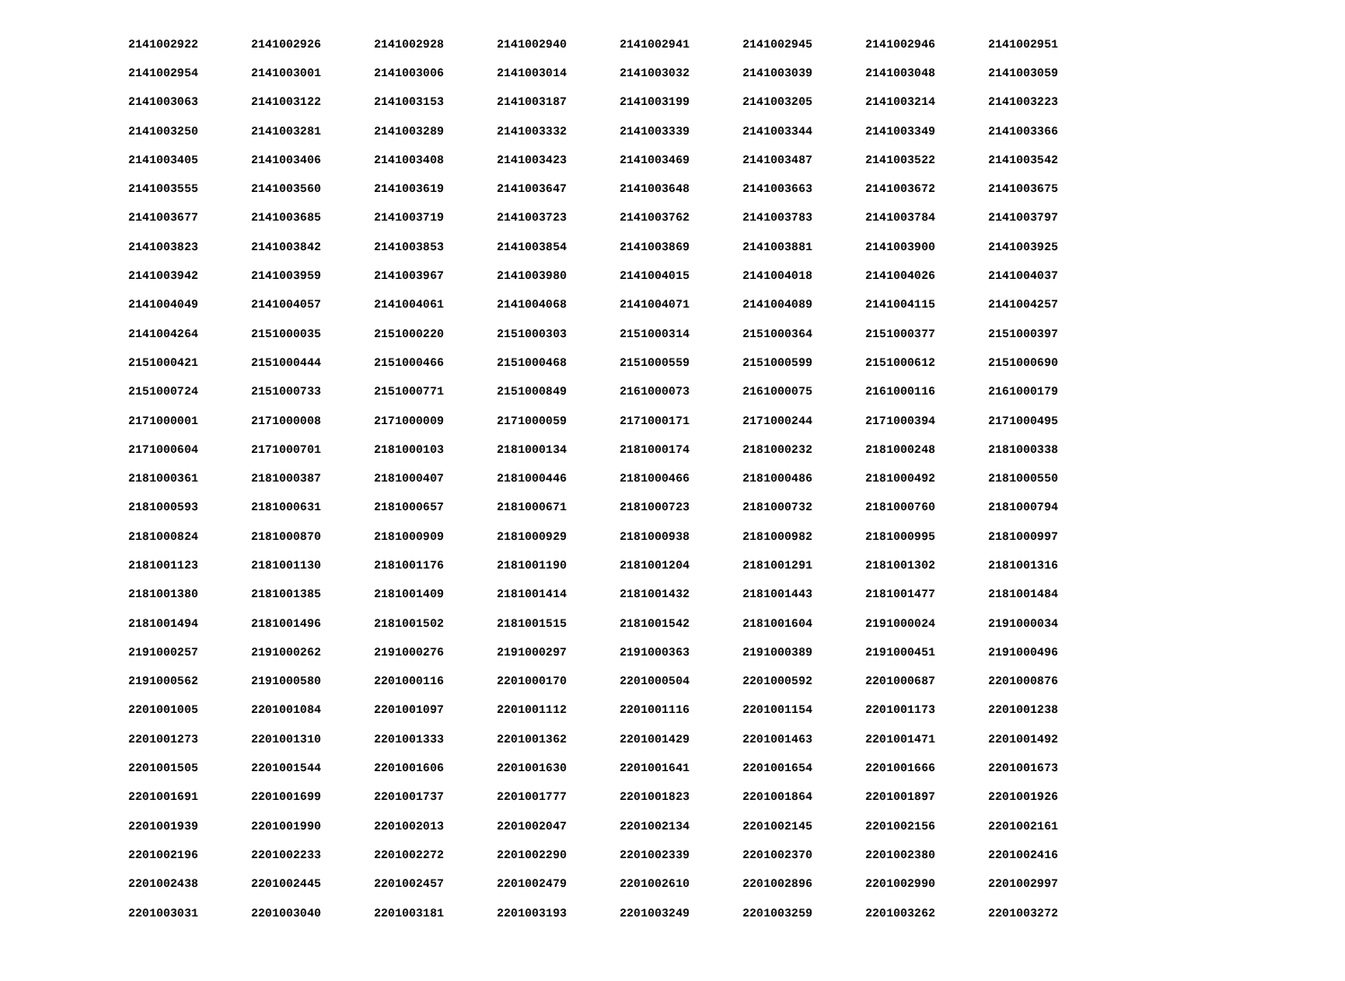| 2141002922 | 2141002926 | 2141002928 | 2141002940 | 2141002941 | 2141002945 | 2141002946 | 2141002951 |
| 2141002954 | 2141003001 | 2141003006 | 2141003014 | 2141003032 | 2141003039 | 2141003048 | 2141003059 |
| 2141003063 | 2141003122 | 2141003153 | 2141003187 | 2141003199 | 2141003205 | 2141003214 | 2141003223 |
| 2141003250 | 2141003281 | 2141003289 | 2141003332 | 2141003339 | 2141003344 | 2141003349 | 2141003366 |
| 2141003405 | 2141003406 | 2141003408 | 2141003423 | 2141003469 | 2141003487 | 2141003522 | 2141003542 |
| 2141003555 | 2141003560 | 2141003619 | 2141003647 | 2141003648 | 2141003663 | 2141003672 | 2141003675 |
| 2141003677 | 2141003685 | 2141003719 | 2141003723 | 2141003762 | 2141003783 | 2141003784 | 2141003797 |
| 2141003823 | 2141003842 | 2141003853 | 2141003854 | 2141003869 | 2141003881 | 2141003900 | 2141003925 |
| 2141003942 | 2141003959 | 2141003967 | 2141003980 | 2141004015 | 2141004018 | 2141004026 | 2141004037 |
| 2141004049 | 2141004057 | 2141004061 | 2141004068 | 2141004071 | 2141004089 | 2141004115 | 2141004257 |
| 2141004264 | 2151000035 | 2151000220 | 2151000303 | 2151000314 | 2151000364 | 2151000377 | 2151000397 |
| 2151000421 | 2151000444 | 2151000466 | 2151000468 | 2151000559 | 2151000599 | 2151000612 | 2151000690 |
| 2151000724 | 2151000733 | 2151000771 | 2151000849 | 2161000073 | 2161000075 | 2161000116 | 2161000179 |
| 2171000001 | 2171000008 | 2171000009 | 2171000059 | 2171000171 | 2171000244 | 2171000394 | 2171000495 |
| 2171000604 | 2171000701 | 2181000103 | 2181000134 | 2181000174 | 2181000232 | 2181000248 | 2181000338 |
| 2181000361 | 2181000387 | 2181000407 | 2181000446 | 2181000466 | 2181000486 | 2181000492 | 2181000550 |
| 2181000593 | 2181000631 | 2181000657 | 2181000671 | 2181000723 | 2181000732 | 2181000760 | 2181000794 |
| 2181000824 | 2181000870 | 2181000909 | 2181000929 | 2181000938 | 2181000982 | 2181000995 | 2181000997 |
| 2181001123 | 2181001130 | 2181001176 | 2181001190 | 2181001204 | 2181001291 | 2181001302 | 2181001316 |
| 2181001380 | 2181001385 | 2181001409 | 2181001414 | 2181001432 | 2181001443 | 2181001477 | 2181001484 |
| 2181001494 | 2181001496 | 2181001502 | 2181001515 | 2181001542 | 2181001604 | 2191000024 | 2191000034 |
| 2191000257 | 2191000262 | 2191000276 | 2191000297 | 2191000363 | 2191000389 | 2191000451 | 2191000496 |
| 2191000562 | 2191000580 | 2201000116 | 2201000170 | 2201000504 | 2201000592 | 2201000687 | 2201000876 |
| 2201001005 | 2201001084 | 2201001097 | 2201001112 | 2201001116 | 2201001154 | 2201001173 | 2201001238 |
| 2201001273 | 2201001310 | 2201001333 | 2201001362 | 2201001429 | 2201001463 | 2201001471 | 2201001492 |
| 2201001505 | 2201001544 | 2201001606 | 2201001630 | 2201001641 | 2201001654 | 2201001666 | 2201001673 |
| 2201001691 | 2201001699 | 2201001737 | 2201001777 | 2201001823 | 2201001864 | 2201001897 | 2201001926 |
| 2201001939 | 2201001990 | 2201002013 | 2201002047 | 2201002134 | 2201002145 | 2201002156 | 2201002161 |
| 2201002196 | 2201002233 | 2201002272 | 2201002290 | 2201002339 | 2201002370 | 2201002380 | 2201002416 |
| 2201002438 | 2201002445 | 2201002457 | 2201002479 | 2201002610 | 2201002896 | 2201002990 | 2201002997 |
| 2201003031 | 2201003040 | 2201003181 | 2201003193 | 2201003249 | 2201003259 | 2201003262 | 2201003272 |